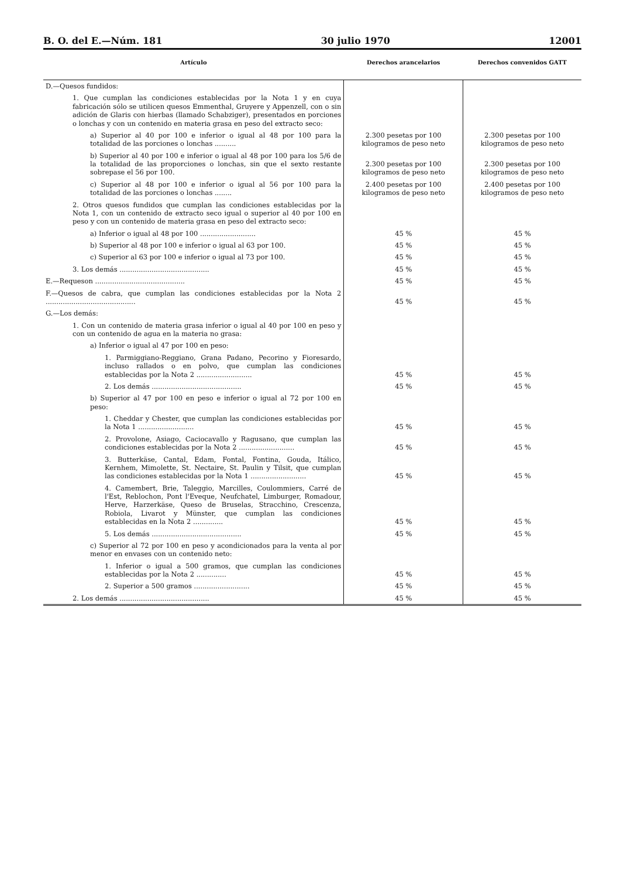B. O. del E.—Núm. 181 30 julio 1970 12001
| Artículo | Derechos arancelarios | Derechos convenidos GATT |
| --- | --- | --- |
| D.—Quesos fundidos: | | |
| 1. Que cumplan las condiciones establecidas por la Nota 1 y en cuya fabricación sólo se utilicen quesos Emmenthal, Gruyere y Appenzell, con o sin adición de Glaris con hierbas (llamado Schabziger), presentados en porciones o lonchas y con un contenido en materia grasa en peso del extracto seco: | | |
| a) Superior al 40 por 100 e inferior o igual al 48 por 100 para la totalidad de las porciones o lonchas .......... | 2.300 pesetas por 100 kilogramos de peso neto | 2.300 pesetas por 100 kilogramos de peso neto |
| b) Superior al 40 por 100 e inferior o igual al 48 por 100 para los 5/6 de la totalidad de las proporciones o lonchas, sin que el sexto restante sobrepase el 56 por 100. | 2.300 pesetas por 100 kilogramos de peso neto | 2.300 pesetas por 100 kilogramos de peso neto |
| c) Superior al 48 por 100 e inferior o igual al 56 por 100 para la totalidad de las porciones o lonchas ........ | 2.400 pesetas por 100 kilogramos de peso neto | 2.400 pesetas por 100 kilogramos de peso neto |
| 2. Otros quesos fundidos que cumplan las condiciones establecidas por la Nota 1, con un contenido de extracto seco igual o superior al 40 por 100 en peso y con un contenido de materia grasa en peso del extracto seco: | | |
| a) Inferior o igual al 48 por 100 .......................... | 45 % | 45 % |
| b) Superior al 48 por 100 e inferior o igual al 63 por 100. | 45 % | 45 % |
| c) Superior al 63 por 100 e inferior o igual al 73 por 100. | 45 % | 45 % |
| 3. Los demás .......................................... | 45 % | 45 % |
| E.—Requeson .......................................... | 45 % | 45 % |
| F.—Quesos de cabra, que cumplan las condiciones establecidas por la Nota 2 .......................................... | 45 % | 45 % |
| G.—Los demás: | | |
| 1. Con un contenido de materia grasa inferior o igual al 40 por 100 en peso y con un contenido de agua en la materia no grasa: | | |
| a) Inferior o igual al 47 por 100 en peso: | | |
| 1. Parmiggiano-Reggiano, Grana Padano, Pecorino y Fioresardo, incluso rallados o en polvo, que cumplan las condiciones establecidas por la Nota 2 .......................... | 45 % | 45 % |
| 2. Los demás .......................................... | 45 % | 45 % |
| b) Superior al 47 por 100 en peso e inferior o igual al 72 por 100 en peso: | | |
| 1. Cheddar y Chester, que cumplan las condiciones establecidas por la Nota 1 .......................... | 45 % | 45 % |
| 2. Provolone, Asiago, Caciocavallo y Ragusano, que cumplan las condiciones establecidas por la Nota 2 .......................... | 45 % | 45 % |
| 3. Butterkäse, Cantal, Edam, Fontal, Fontina, Gouda, Itálico, Kernhem, Mimolette, St. Nectaire, St. Paulin y Tilsit, que cumplan las condiciones establecidas por la Nota 1 .......................... | 45 % | 45 % |
| 4. Camembert, Brie, Taleggio, Marcilles, Coulommiers, Carré de l'Est, Reblochon, Pont l'Eveque, Neufchatel, Limburger, Romadour, Herve, Harzerkäse, Queso de Bruselas, Stracchino, Crescenza, Robiola, Livarot y Münster, que cumplan las condiciones establecidas en la Nota 2 .............. | 45 % | 45 % |
| 5. Los demás .......................................... | 45 % | 45 % |
| c) Superior al 72 por 100 en peso y acondicionados para la venta al por menor en envases con un contenido neto: | | |
| 1. Inferior o igual a 500 gramos, que cumplan las condiciones establecidas por la Nota 2 .............. | 45 % | 45 % |
| 2. Superior a 500 gramos .......................... | 45 % | 45 % |
| 2. Los demás .......................................... | 45 % | 45 % |